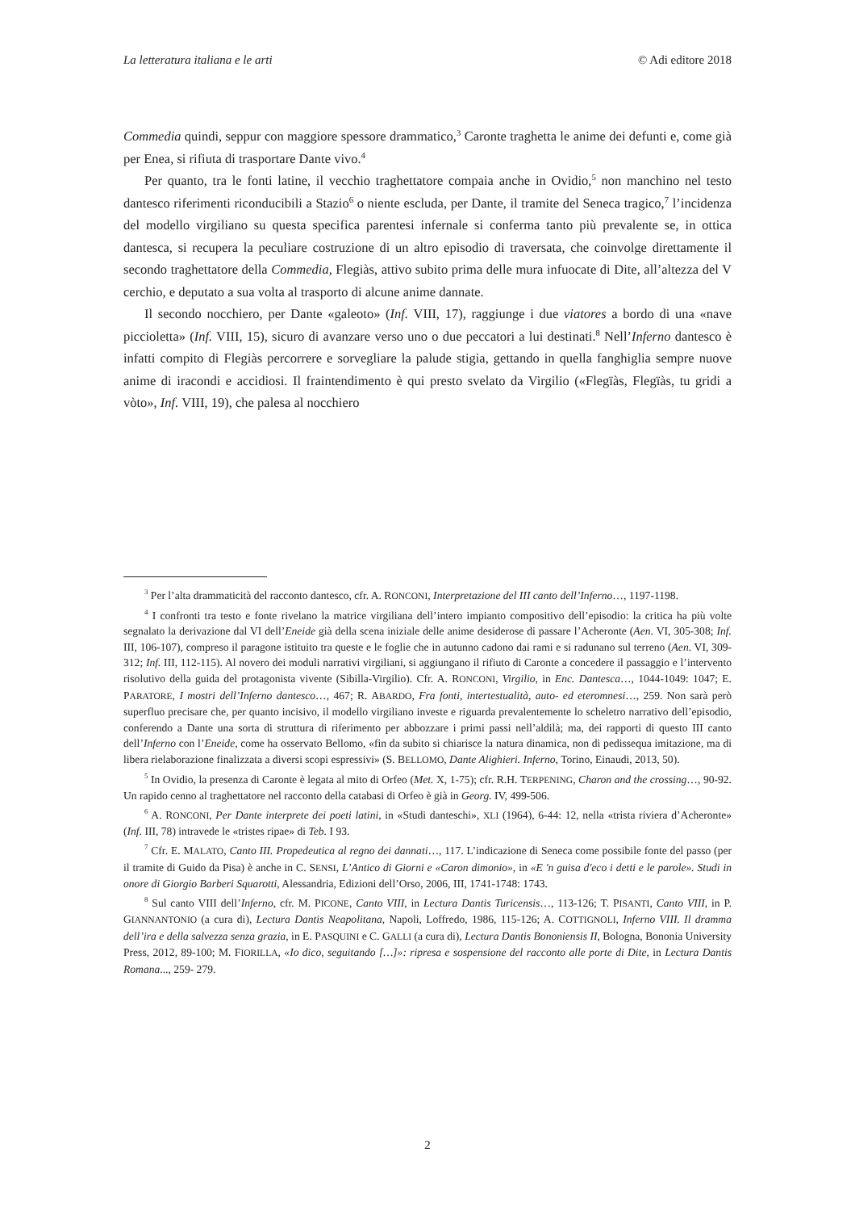La letteratura italiana e le arti © Adi editore 2018
Commedia quindi, seppur con maggiore spessore drammatico,<sup>3</sup> Caronte traghetta le anime dei defunti e, come già per Enea, si rifiuta di trasportare Dante vivo.<sup>4</sup>
Per quanto, tra le fonti latine, il vecchio traghettatore compaia anche in Ovidio,<sup>5</sup> non manchino nel testo dantesco riferimenti riconducibili a Stazio<sup>6</sup> o niente escluda, per Dante, il tramite del Seneca tragico,<sup>7</sup> l’incidenza del modello virgiliano su questa specifica parentesi infernale si conferma tanto più prevalente se, in ottica dantesca, si recupera la peculiare costruzione di un altro episodio di traversata, che coinvolge direttamente il secondo traghettatore della Commedia, Flegiàs, attivo subito prima delle mura infuocate di Dite, all’altezza del V cerchio, e deputato a sua volta al trasporto di alcune anime dannate.
Il secondo nocchiero, per Dante «galeoto» (Inf. VIII, 17), raggiunge i due viatores a bordo di una «nave piccioletta» (Inf. VIII, 15), sicuro di avanzare verso uno o due peccatori a lui destinati.<sup>8</sup> Nell’Inferno dantesco è infatti compito di Flegiàs percorrere e sorvegliare la palude stigia, gettando in quella fanghiglia sempre nuove anime di iracondi e accidiosi. Il fraintendimento è qui presto svelato da Virgilio («Flegïàs, Flegïàs, tu gridi a vòto», Inf. VIII, 19), che palesa al nocchiero
<sup>3</sup> Per l’alta drammaticità del racconto dantesco, cfr. A. RONCONI, Interpretazione del III canto dell’Inferno…, 1197-1198.
<sup>4</sup> I confronti tra testo e fonte rivelano la matrice virgiliana dell’intero impianto compositivo dell’episodio: la critica ha più volte segnalato la derivazione dal VI dell’Eneide già della scena iniziale delle anime desiderose di passare l’Acheronte (Aen. VI, 305-308; Inf. III, 106-107), compreso il paragone istituito tra queste e le foglie che in autunno cadono dai rami e si radunano sul terreno (Aen. VI, 309-312; Inf. III, 112-115). Al novero dei moduli narrativi virgiliani, si aggiungano il rifiuto di Caronte a concedere il passaggio e l’intervento risolutivo della guida del protagonista vivente (Sibilla-Virgilio). Cfr. A. RONCONI, Virgilio, in Enc. Dantesca…, 1044-1049: 1047; E. PARATORE, I mostri dell’Inferno dantesco…, 467; R. ABARDO, Fra fonti, intertestualità, auto- ed eteromnesi…, 259. Non sarà però superfluo precisare che, per quanto incisivo, il modello virgiliano investe e riguarda prevalentemente lo scheletro narrativo dell’episodio, conferendo a Dante una sorta di struttura di riferimento per abbozzare i primi passi nell’aldilà; ma, dei rapporti di questo III canto dell’Inferno con l’Eneide, come ha osservato Bellomo, «fin da subito si chiarisce la natura dinamica, non di pedissequa imitazione, ma di libera rielaborazione finalizzata a diversi scopi espressivi» (S. BELLOMO, Dante Alighieri. Inferno, Torino, Einaudi, 2013, 50).
<sup>5</sup> In Ovidio, la presenza di Caronte è legata al mito di Orfeo (Met. X, 1-75); cfr. R.H. TERPENING, Charon and the crossing…, 90-92. Un rapido cenno al traghettatore nel racconto della catabasi di Orfeo è già in Georg. IV, 499-506.
<sup>6</sup> A. RONCONI, Per Dante interprete dei poeti latini, in «Studi danteschi», XLI (1964), 6-44: 12, nella «trista riviera d’Acheronte» (Inf. III, 78) intravede le «tristes ripae» di Teb. I 93.
<sup>7</sup> Cfr. E. MALATO, Canto III. Propedeutica al regno dei dannati…, 117. L’indicazione di Seneca come possibile fonte del passo (per il tramite di Guido da Pisa) è anche in C. SENSI, L’Antico di Giorni e «Caron dimonio», in «E 'n guisa d'eco i detti e le parole». Studi in onore di Giorgio Barberi Squarotti, Alessandria, Edizioni dell’Orso, 2006, III, 1741-1748: 1743.
<sup>8</sup> Sul canto VIII dell’Inferno, cfr. M. PICONE, Canto VIII, in Lectura Dantis Turicensis…, 113-126; T. PISANTI, Canto VIII, in P. GIANNANTONIO (a cura di), Lectura Dantis Neapolitana, Napoli, Loffredo, 1986, 115-126; A. COTTIGNOLI, Inferno VIII. Il dramma dell’ira e della salvezza senza grazia, in E. PASQUINI e C. GALLI (a cura di), Lectura Dantis Bononiensis II, Bologna, Bononia University Press, 2012, 89-100; M. FIORILLA, «Io dico, seguitando […]»: ripresa e sospensione del racconto alle porte di Dite, in Lectura Dantis Romana..., 259- 279.
2